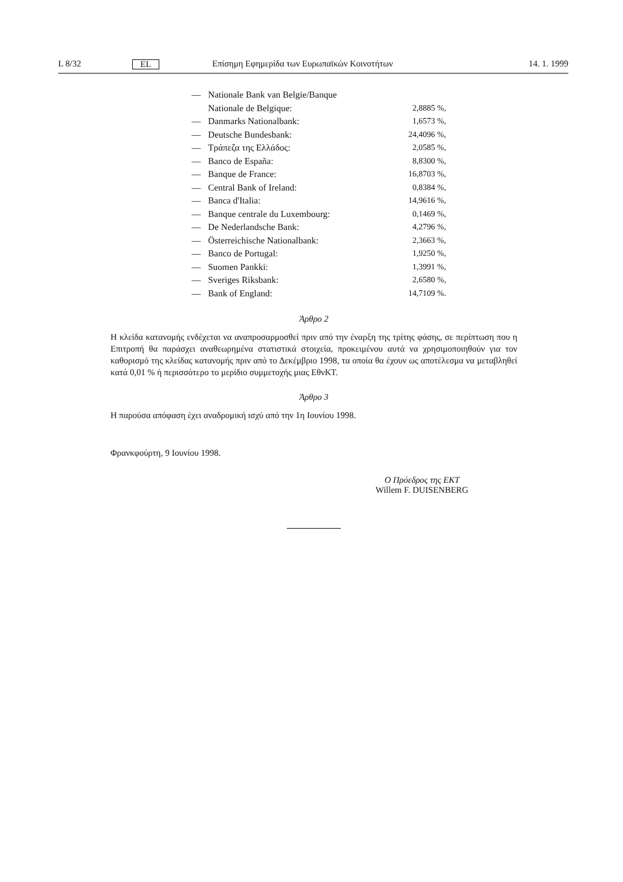L 8/32 EL Επίσημη Εφημερίδα των Ευρωπαϊκών Κοινοτήτων 14. 1. 1999
| — | Nationale Bank van Belgie/Banque Nationale de Belgique: | 2,8885 %, |
| — | Danmarks Nationalbank: | 1,6573 %, |
| — | Deutsche Bundesbank: | 24,4096 %, |
| — | Τράπεζα της Ελλάδος: | 2,0585 %, |
| — | Banco de España: | 8,8300 %, |
| — | Banque de France: | 16,8703 %, |
| — | Central Bank of Ireland: | 0,8384 %, |
| — | Banca d'Italia: | 14,9616 %, |
| — | Banque centrale du Luxembourg: | 0,1469 %, |
| — | De Nederlandsche Bank: | 4,2796 %, |
| — | Österreichische Nationalbank: | 2,3663 %, |
| — | Banco de Portugal: | 1,9250 %, |
| — | Suomen Pankki: | 1,3991 %, |
| — | Sveriges Riksbank: | 2,6580 %, |
| — | Bank of England: | 14,7109 %. |
Άρθρο 2
Η κλείδα κατανομής ενδέχεται να αναπροσαρμοσθεί πριν από την έναρξη της τρίτης φάσης, σε περίπτωση που η Επιτροπή θα παράσχει αναθεωρημένα στατιστικά στοιχεία, προκειμένου αυτά να χρησιμοποιηθούν για τον καθορισμό της κλείδας κατανομής πριν από το Δεκέμβριο 1998, τα οποία θα έχουν ως αποτέλεσμα να μεταβληθεί κατά 0,01 % ή περισσότερο το μερίδιο συμμετοχής μιας ΕθνΚΤ.
Άρθρο 3
Η παρούσα απόφαση έχει αναδρομική ισχύ από την 1η Ιουνίου 1998.
Φρανκφούρτη, 9 Ιουνίου 1998.
Ο Πρόεδρος της ΕΚΤ
Willem F. DUISENBERG